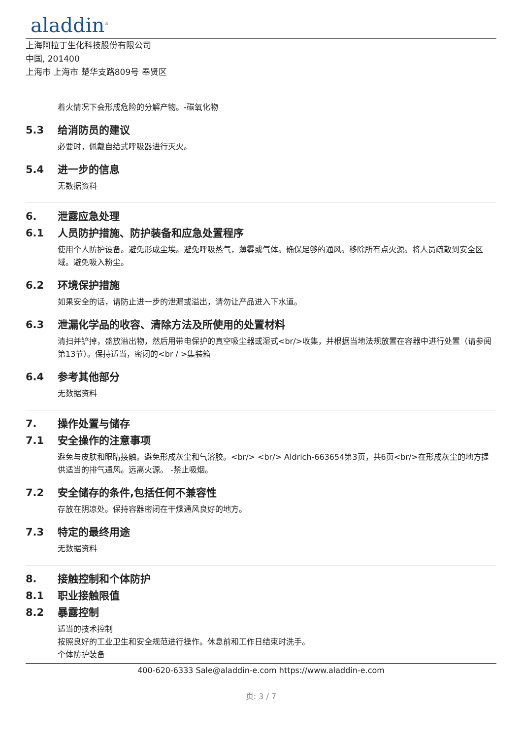aladdin<sup>®</sup>
上海阿拉丁生化科技股份有限公司
中国, 201400
上海市 上海市 楚华支路809号 奉贤区
着火情况下会形成危险的分解产物。-碳氧化物
5.3 给消防员的建议
必要时，佩戴自给式呼吸器进行灭火。
5.4 进一步的信息
无数据资料
6. 泄露应急处理
6.1 人员防护措施、防护装备和应急处置程序
使用个人防护设备。避免形成尘埃。避免呼吸蒸气，薄雾或气体。确保足够的通风。移除所有点火源。将人员疏散到安全区域。避免吸入粉尘。
6.2 环境保护措施
如果安全的话，请防止进一步的泄漏或溢出，请勿让产品进入下水道。
6.3 泄漏化学品的收容、清除方法及所使用的处置材料
清扫并铲掉，盛放溢出物，然后用带电保护的真空吸尘器或湿式<br/>收集，并根据当地法规放置在容器中进行处置（请参阅第13节）。保持适当，密闭的<br / >集装箱
6.4 参考其他部分
无数据资料
7. 操作处置与储存
7.1 安全操作的注意事项
避免与皮肤和眼睛接触。避免形成灰尘和气溶胶。<br/> <br/> Aldrich-663654第3页，共6页<br/>在形成灰尘的地方提供适当的排气通风。远离火源。 -禁止吸烟。
7.2 安全储存的条件,包括任何不兼容性
存放在阴凉处。保持容器密闭在干燥通风良好的地方。
7.3 特定的最终用途
无数据资料
8. 接触控制和个体防护
8.1 职业接触限值
8.2 暴露控制
适当的技术控制
按照良好的工业卫生和安全规范进行操作。休息前和工作日结束时洗手。
个体防护装备
400-620-6333 Sale@aladdin-e.com https://www.aladdin-e.com
页: 3 / 7